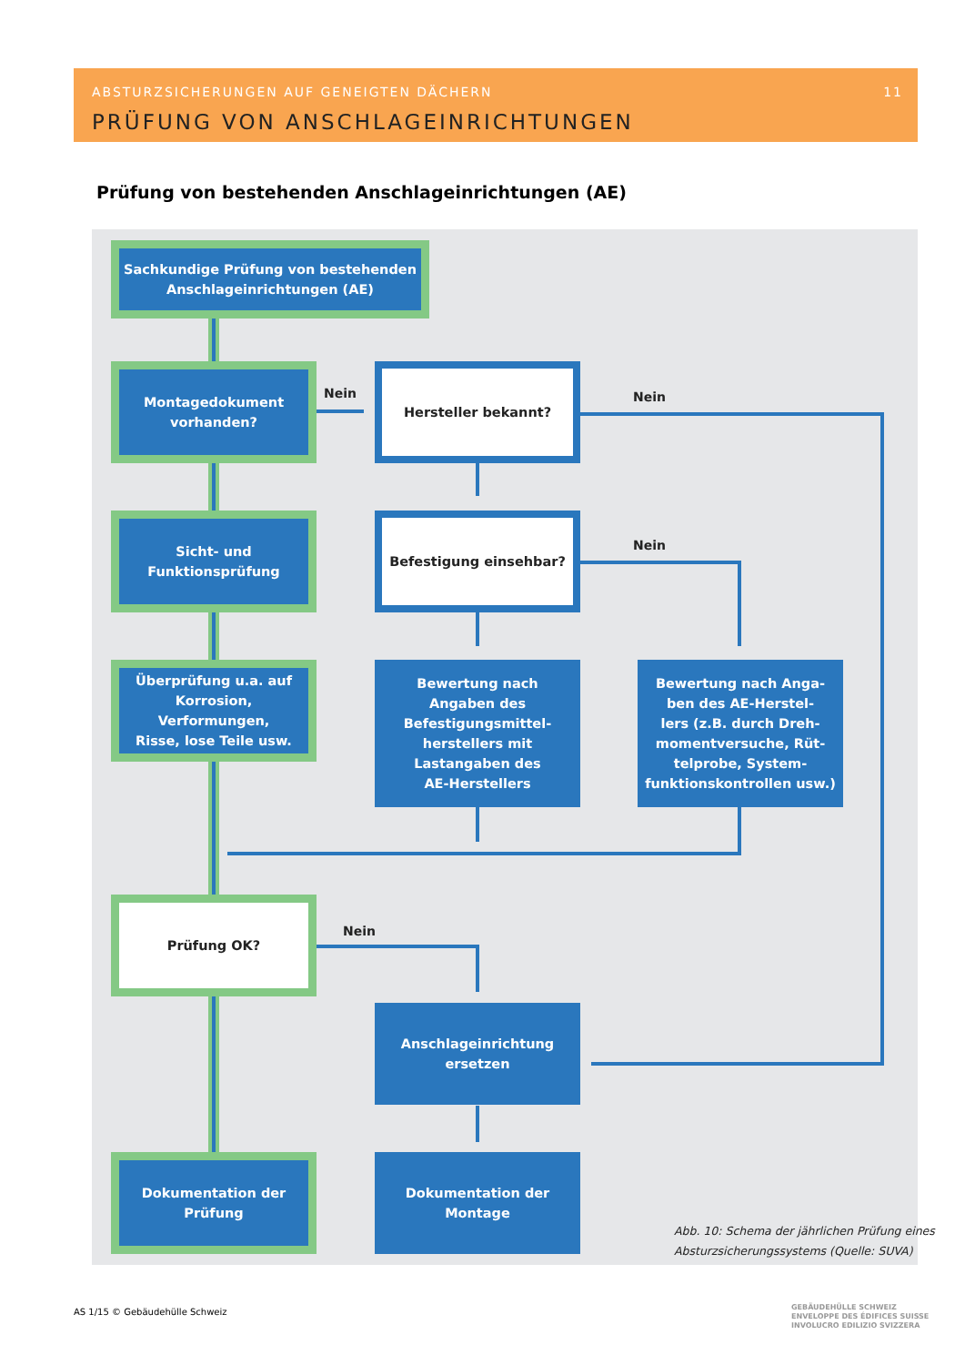ABSTURZSICHERUNGEN AUF GENEIGTEN DÄCHERN
11
PRÜFUNG VON ANSCHLAGEINRICHTUNGEN
Prüfung von bestehenden Anschlageinrichtungen (AE)
Sachkundige Prüfung von bestehenden
Anschlageinrichtungen (AE)
Montagedokument
vorhanden?
Nein
Hersteller bekannt?
Nein
Sicht- und
Funktionsprüfung
Befestigung einsehbar?
Nein
Überprüfung u.a. auf
Korrosion, Verformungen,
Risse, lose Teile usw.
Bewertung nach
Angaben des
Befestigungsmittel-
herstellers mit
Lastangaben des
AE-Herstellers
Bewertung nach Anga-
ben des AE-Herstel-
lers (z.B. durch Dreh-
momentversuche, Rüt-
telprobe, System-
funktionskontrollen usw.)
Prüfung OK?
Nein
Anschlageinrichtung
ersetzen
Dokumentation der
Prüfung
Dokumentation der
Montage
Abb. 10: Schema der jährlichen Prüfung eines
Absturzsicherungssystems (Quelle: SUVA)
AS 1/15 © Gebäudehülle Schweiz
GEBÄUDEHÜLLE SCHWEIZ
ENVELOPPE DES ÉDIFICES SUISSE
INVOLUCRO EDILIZIO SVIZZERA